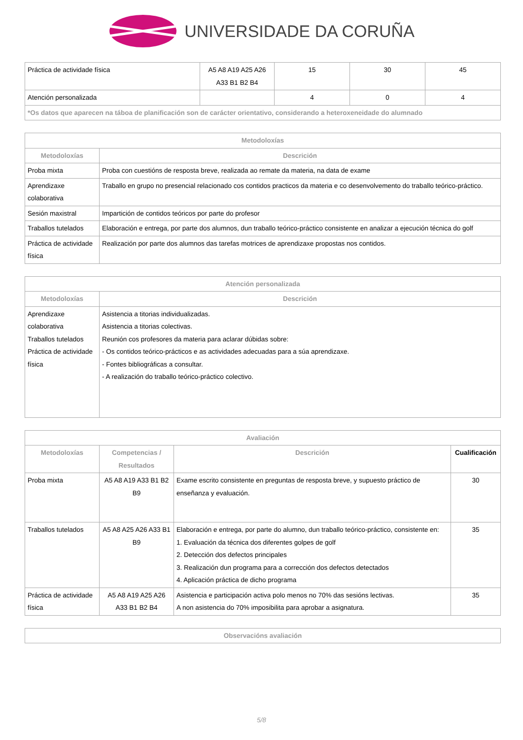UNIVERSIDADE DA CORUÑA
| Práctica de actividade física | A5 A8 A19 A25 A26 A33 B1 B2 B4 | 15 | 30 | 45 |
| Atención personalizada | | 4 | 0 | 4 |
| *Os datos que aparecen na táboa de planificación son de carácter orientativo, considerando a heteroxeneidade do alumnado | | | | |
| Metodoloxías | |
| --- | --- |
| Metodoloxías | Descrición |
| Proba mixta | Proba con cuestións de resposta breve, realizada ao remate da materia, na data de exame |
| Aprendizaxe colaborativa | Traballo en grupo no presencial relacionado cos contidos practicos da materia e co desenvolvemento do traballo teórico-práctico. |
| Sesión maxistral | Impartición de contidos teóricos por parte do profesor |
| Traballos tutelados | Elaboración e entrega, por parte dos alumnos, dun traballo teórico-práctico consistente en analizar a ejecución técnica do golf |
| Práctica de actividade física | Realización por parte dos alumnos das tarefas motrices de aprendizaxe propostas nos contidos. |
| Atención personalizada | |
| --- | --- |
| Metodoloxías | Descrición |
| Aprendizaxe colaborativa Traballos tutelados Práctica de actividade física | Asistencia a titorias individualizadas. Asistencia a titorias colectivas. Reunión cos profesores da materia para aclarar dúbidas sobre: - Os contidos teórico-prácticos e as actividades adecuadas para a súa aprendizaxe. - Fontes bibliográficas a consultar. - A realización do traballo teórico-práctico colectivo. |
| Avaliación | | | |
| --- | --- | --- | --- |
| Metodoloxías | Competencias / Resultados | Descrición | Cualificación |
| Proba mixta | A5 A8 A19 A33 B1 B2 B9 | Exame escrito consistente en preguntas de resposta breve, y supuesto práctico de enseñanza y evaluación. | 30 |
| Traballos tutelados | A5 A8 A25 A26 A33 B1 B9 | Elaboración e entrega, por parte do alumno, dun traballo teórico-práctico, consistente en: 1. Evaluación da técnica dos diferentes golpes de golf 2. Detección dos defectos principales 3. Realización dun programa para a corrección dos defectos detectados 4. Aplicación práctica de dicho programa | 35 |
| Práctica de actividade física | A5 A8 A19 A25 A26 A33 B1 B2 B4 | Asistencia e participación activa polo menos no 70% das sesións lectivas. A non asistencia do 70% imposibilita para aprobar a asignatura. | 35 |
| Observacións avaliación |
| --- |
5/8